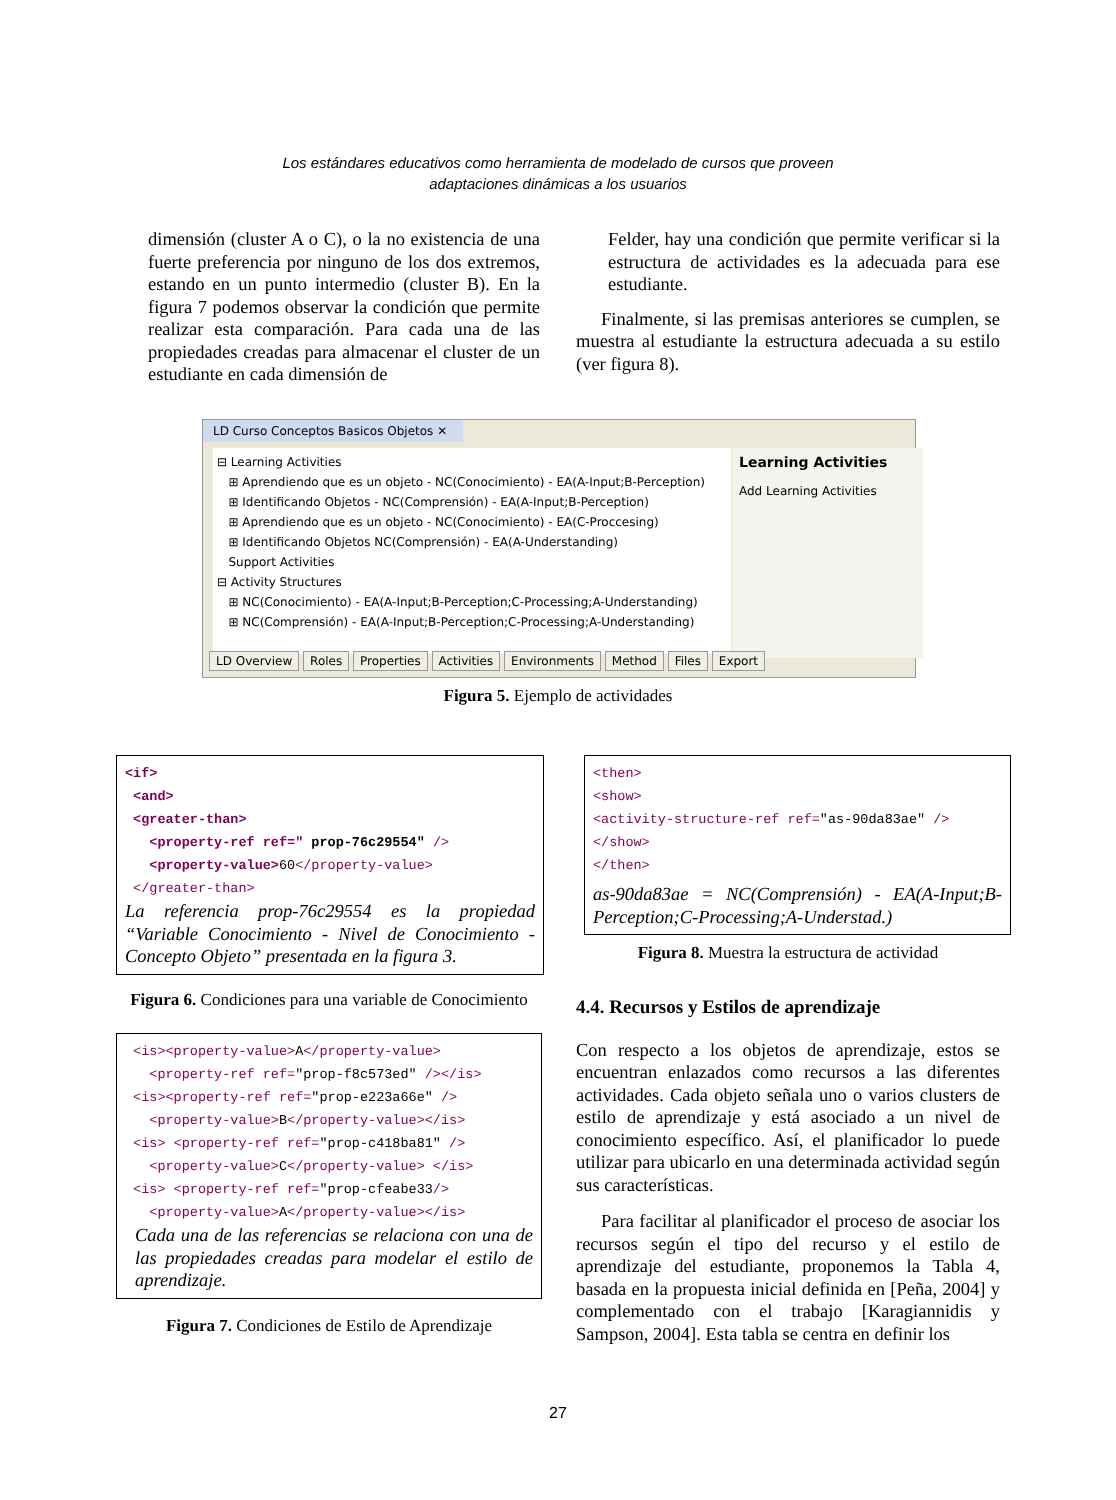Los estándares educativos como herramienta de modelado de cursos que proveen
adaptaciones dinámicas a los usuarios
dimensión (cluster A o C), o la no existencia de una fuerte preferencia por ninguno de los dos extremos, estando en un punto intermedio (cluster B). En la figura 7 podemos observar la condición que permite realizar esta comparación. Para cada una de las propiedades creadas para almacenar el cluster de un estudiante en cada dimensión de
Felder, hay una condición que permite verificar si la estructura de actividades es la adecuada para ese estudiante.
Finalmente, si las premisas anteriores se cumplen, se muestra al estudiante la estructura adecuada a su estilo (ver figura 8).
LD Curso Conceptos Basicos Objetos ✕
⊟ Learning Activities
⊞ Aprendiendo que es un objeto - NC(Conocimiento) - EA(A-Input;B-Perception)
⊞ Identificando Objetos - NC(Comprensión) - EA(A-Input;B-Perception)
⊞ Aprendiendo que es un objeto - NC(Conocimiento) - EA(C-Proccesing)
⊞ Identificando Objetos NC(Comprensión) - EA(A-Understanding)
Support Activities
⊟ Activity Structures
⊞ NC(Conocimiento) - EA(A-Input;B-Perception;C-Processing;A-Understanding)
⊞ NC(Comprensión) - EA(A-Input;B-Perception;C-Processing;A-Understanding)
Learning Activities
Add Learning Activities
LD Overview Roles Properties Activities Environments Method Files Export
Figura 5. Ejemplo de actividades
<if>
<and>
<greater-than>
<property-ref ref=" prop-76c29554" />
<property-value>60</property-value>
</greater-than>
La referencia prop-76c29554 es la propiedad “Variable Conocimiento - Nivel de Conocimiento - Concepto Objeto” presentada en la figura 3.
Figura 6. Condiciones para una variable de Conocimiento
<is><property-value>A</property-value>
<property-ref ref="prop-f8c573ed" /></is>
<is><property-ref ref="prop-e223a66e" />
<property-value>B</property-value></is>
<is> <property-ref ref="prop-c418ba81" />
<property-value>C</property-value> </is>
<is> <property-ref ref="prop-cfeabe33/>
<property-value>A</property-value></is>
Cada una de las referencias se relaciona con una de las propiedades creadas para modelar el estilo de aprendizaje.
Figura 7. Condiciones de Estilo de Aprendizaje
<then>
<show>
<activity-structure-ref ref="as-90da83ae" />
</show>
</then>
as-90da83ae = NC(Comprensión) - EA(A-Input;B-Perception;C-Processing;A-Understad.)
Figura 8. Muestra la estructura de actividad
4.4. Recursos y Estilos de aprendizaje
Con respecto a los objetos de aprendizaje, estos se encuentran enlazados como recursos a las diferentes actividades. Cada objeto señala uno o varios clusters de estilo de aprendizaje y está asociado a un nivel de conocimiento específico. Así, el planificador lo puede utilizar para ubicarlo en una determinada actividad según sus características.
Para facilitar al planificador el proceso de asociar los recursos según el tipo del recurso y el estilo de aprendizaje del estudiante, proponemos la Tabla 4, basada en la propuesta inicial definida en [Peña, 2004] y complementado con el trabajo [Karagiannidis y Sampson, 2004]. Esta tabla se centra en definir los
27